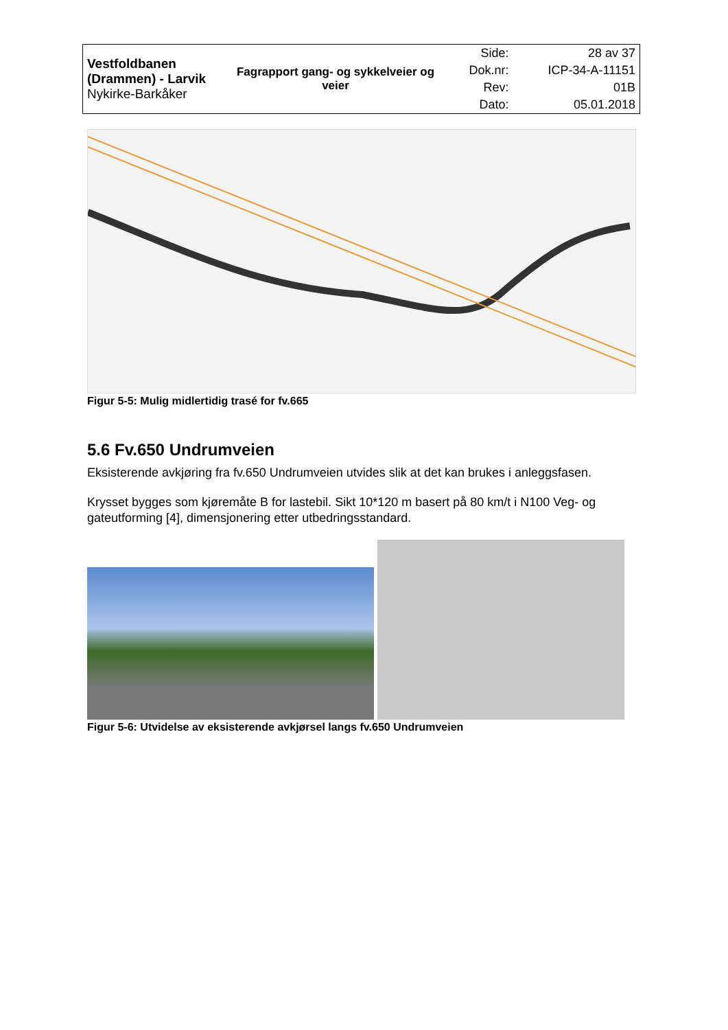| Vestfoldbanen (Drammen) - Larvik Nykirke-Barkåker | Fagrapport gang- og sykkelveier og veier | Side: | 28 av 37 |
| | | Dok.nr: | ICP-34-A-11151 |
| | | Rev: | 01B |
| | | Dato: | 05.01.2018 |
Figur 5-5: Mulig midlertidig trasé for fv.665
5.6 Fv.650 Undrumveien
Eksisterende avkjøring fra fv.650 Undrumveien utvides slik at det kan brukes i anleggsfasen.
Krysset bygges som kjøremåte B for lastebil. Sikt 10*120 m basert på 80 km/t i N100 Veg- og gateutforming [4], dimensjonering etter utbedringsstandard.
Figur 5-6: Utvidelse av eksisterende avkjørsel langs fv.650 Undrumveien